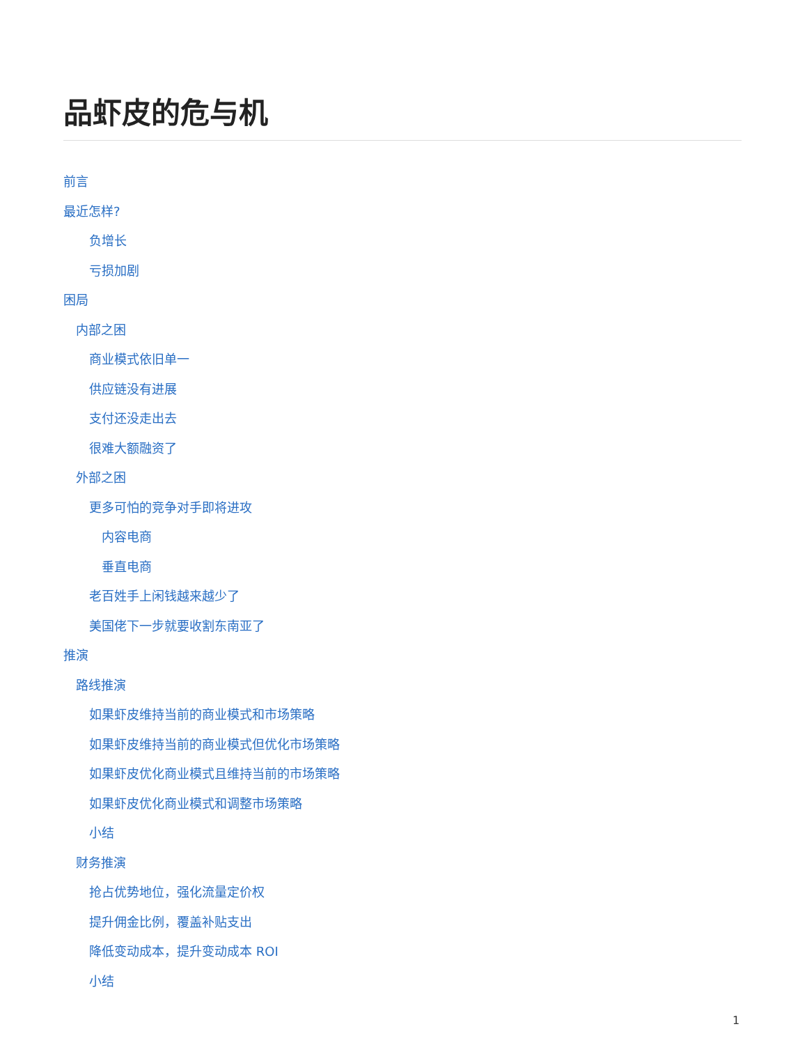品虾皮的危与机
前言
最近怎样?
负增长
亏损加剧
困局
内部之困
商业模式依旧单一
供应链没有进展
支付还没走出去
很难大额融资了
外部之困
更多可怕的竞争对手即将进攻
内容电商
垂直电商
老百姓手上闲钱越来越少了
美国佬下一步就要收割东南亚了
推演
路线推演
如果虾皮维持当前的商业模式和市场策略
如果虾皮维持当前的商业模式但优化市场策略
如果虾皮优化商业模式且维持当前的市场策略
如果虾皮优化商业模式和调整市场策略
小结
财务推演
抢占优势地位，强化流量定价权
提升佣金比例，覆盖补贴支出
降低变动成本，提升变动成本 ROI
小结
1